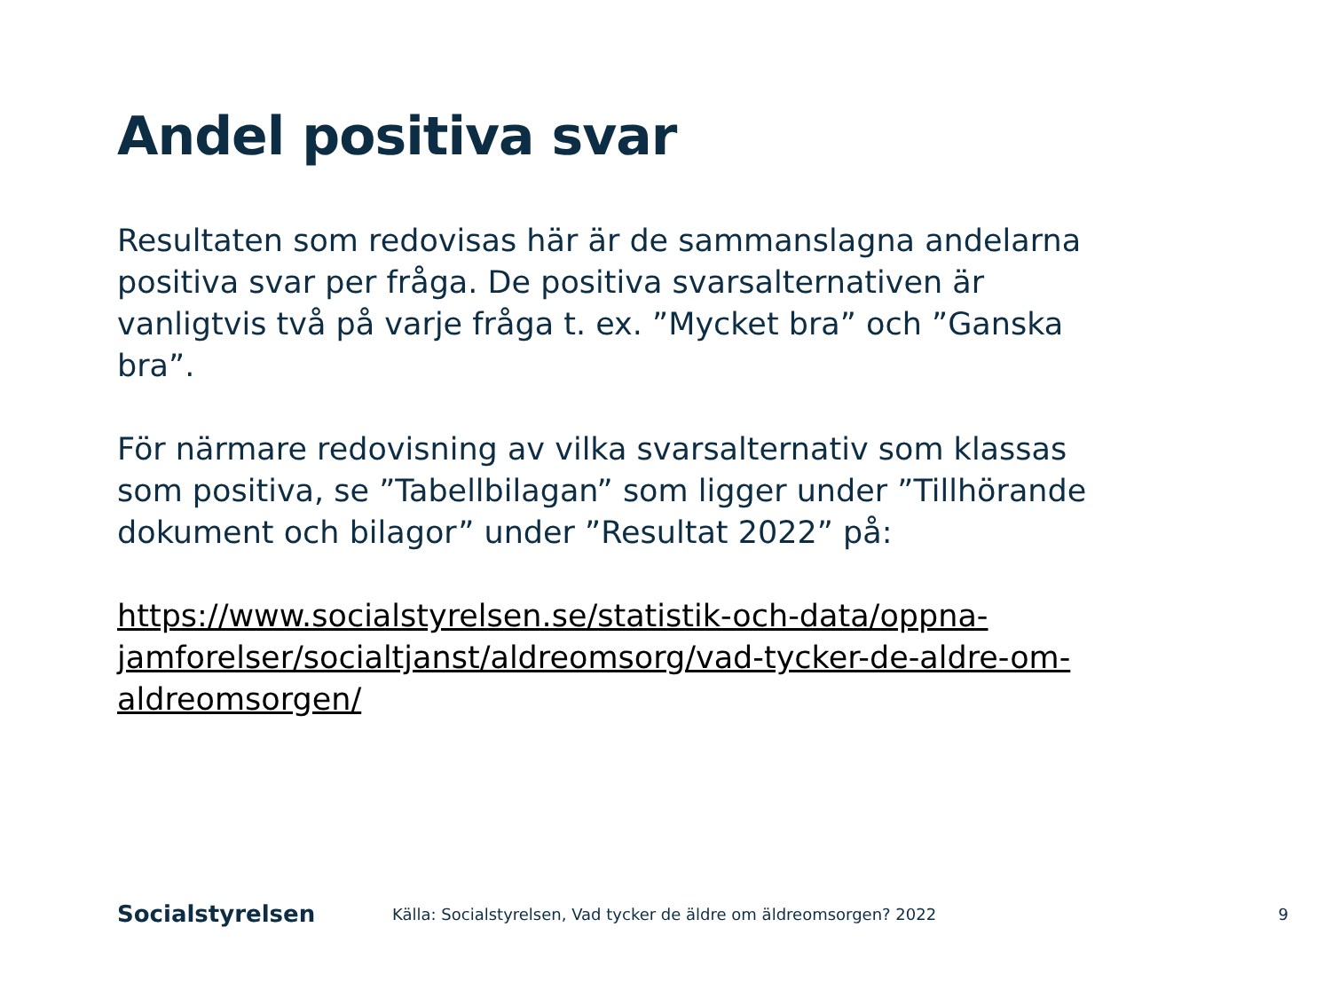Andel positiva svar
Resultaten som redovisas här är de sammanslagna andelarna positiva svar per fråga. De positiva svarsalternativen är vanligtvis två på varje fråga t. ex. ”Mycket bra” och ”Ganska bra”.
För närmare redovisning av vilka svarsalternativ som klassas som positiva, se ”Tabellbilagan” som ligger under ”Tillhörande dokument och bilagor” under ”Resultat 2022” på:
https://www.socialstyrelsen.se/statistik-och-data/oppna-jamforelser/socialtjanst/aldreomsorg/vad-tycker-de-aldre-om-aldreomsorgen/
Socialstyrelsen
Källa: Socialstyrelsen, Vad tycker de äldre om äldreomsorgen? 2022
9